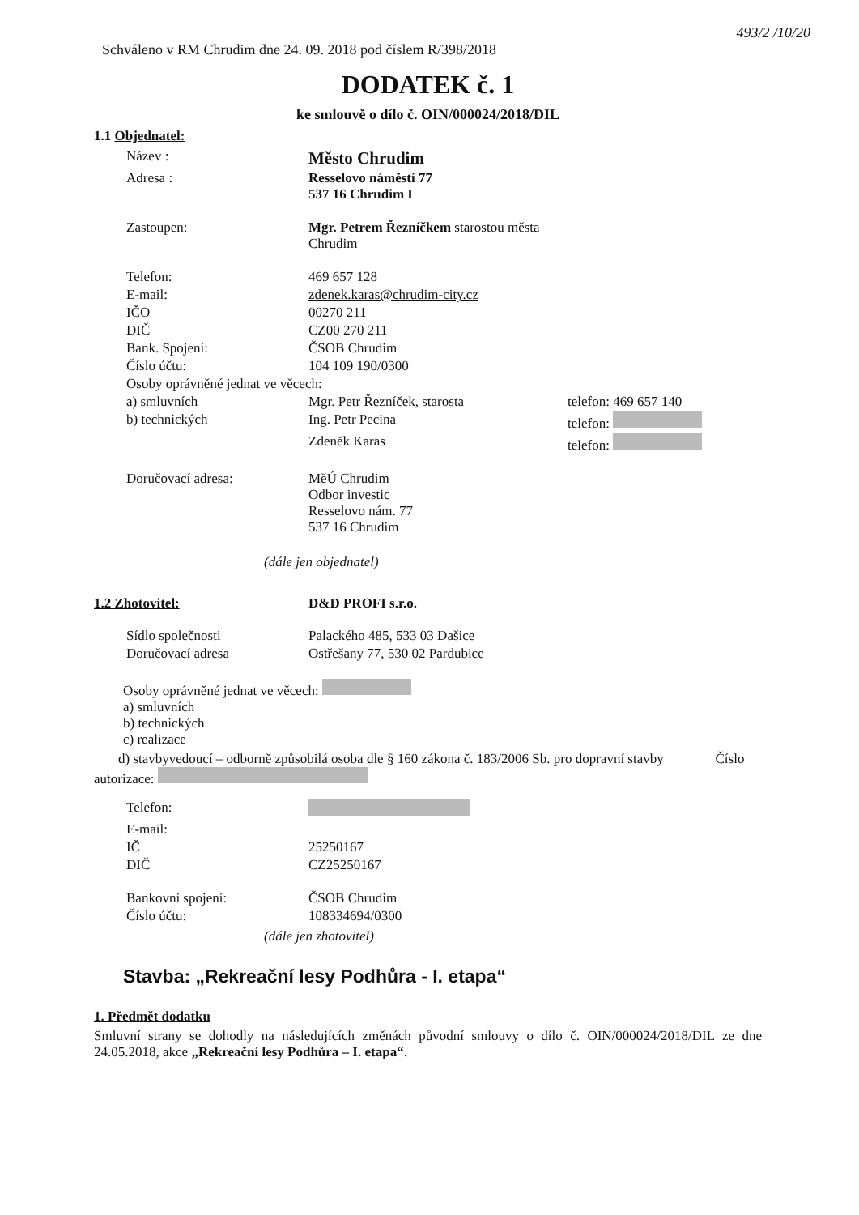493/2 /10/20
Schváleno v RM Chrudim dne 24. 09. 2018 pod číslem R/398/2018
DODATEK č. 1
ke smlouvě o dílo č. OIN/000024/2018/DIL
1.1 Objednatel:
| Název : | Město Chrudim | |
| Adresa : | Resselovo náměstí 77 537 16 Chrudim I | |
| Zastoupen: | Mgr. Petrem Řezníčkem starostou města Chrudim | |
| Telefon: | 469 657 128 | |
| E-mail: | zdenek.karas@chrudim-city.cz | |
| IČO | 00270 211 | |
| DIČ | CZ00 270 211 | |
| Bank. Spojení: | ČSOB Chrudim | |
| Číslo účtu: | 104 109 190/0300 | |
| Osoby oprávněné jednat ve věcech: | | |
| a) smluvních | Mgr. Petr Řezníček, starosta | telefon: 469 657 140 |
| b) technických | Ing. Petr Pecina | telefon: |
| | Zdeněk Karas | telefon: |
| Doručovací adresa: | MěÚ Chrudim Odbor investic Resselovo nám. 77 537 16 Chrudim | |
(dále jen objednatel)
| 1.2 Zhotovitel: | D&D PROFI s.r.o. |
| Sídlo společnosti | Palackého 485, 533 03 Dašice |
| Doručovací adresa | Ostřešany 77, 530 02 Pardubice |
Osoby oprávněné jednat ve věcech:
a) smluvních
b) technických
c) realizace
d) stavbyvedoucí – odborně způsobilá osoba dle § 160 zákona č. 183/2006 Sb. pro dopravní stavby Číslo autorizace:
| Telefon: | |
| E-mail: | |
| IČ | 25250167 |
| DIČ | CZ25250167 |
| Bankovní spojení: | ČSOB Chrudim |
| Číslo účtu: | 108334694/0300 |
(dále jen zhotovitel)
Stavba: „Rekreační lesy Podhůra - I. etapa“
1. Předmět dodatku
Smluvní strany se dohodly na následujících změnách původní smlouvy o dílo č. OIN/000024/2018/DIL ze dne 24.05.2018, akce „Rekreační lesy Podhůra – I. etapa“.